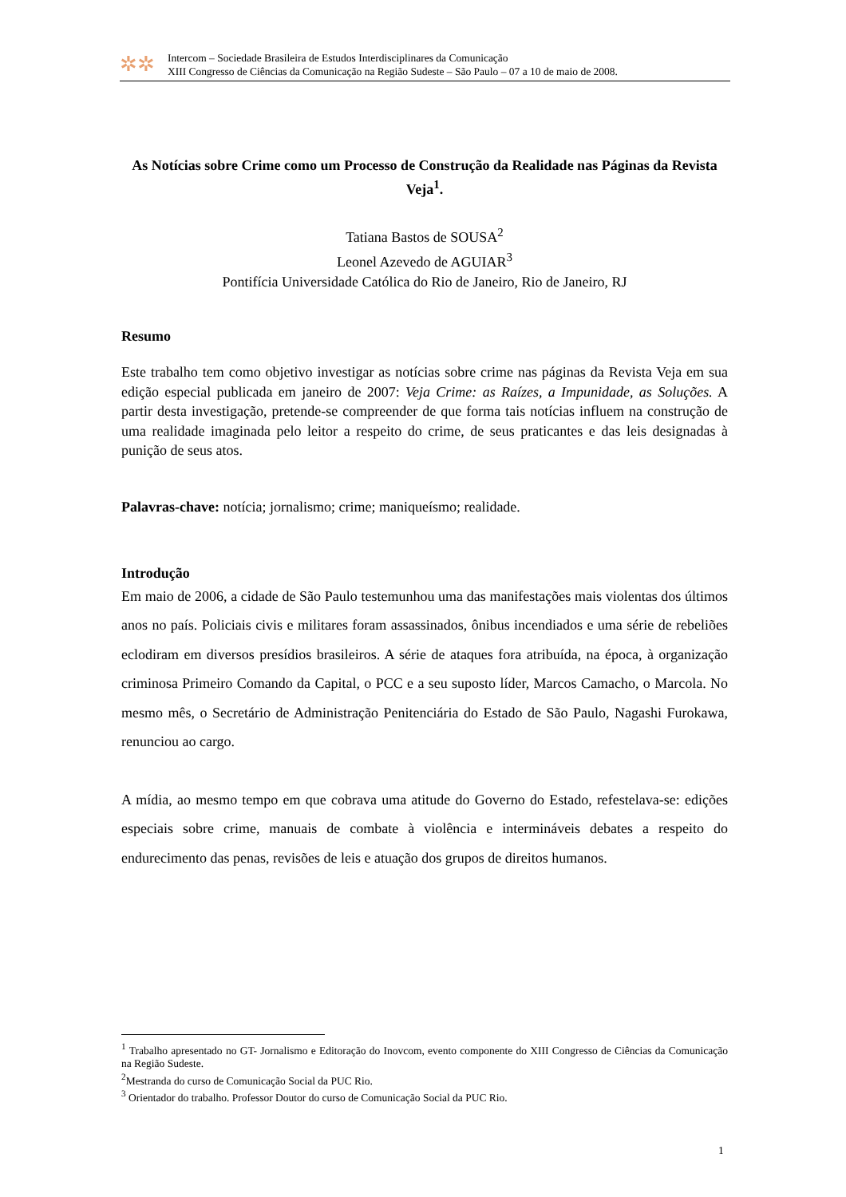✲✲
Intercom – Sociedade Brasileira de Estudos Interdisciplinares da Comunicação
XIII Congresso de Ciências da Comunicação na Região Sudeste – São Paulo – 07 a 10 de maio de 2008.
As Notícias sobre Crime como um Processo de Construção da Realidade nas Páginas da Revista Veja<sup>1</sup>.
Tatiana Bastos de SOUSA<sup>2</sup>
Leonel Azevedo de AGUIAR<sup>3</sup>
Pontifícia Universidade Católica do Rio de Janeiro, Rio de Janeiro, RJ
Resumo
Este trabalho tem como objetivo investigar as notícias sobre crime nas páginas da Revista Veja em sua edição especial publicada em janeiro de 2007: Veja Crime: as Raízes, a Impunidade, as Soluções. A partir desta investigação, pretende-se compreender de que forma tais notícias influem na construção de uma realidade imaginada pelo leitor a respeito do crime, de seus praticantes e das leis designadas à punição de seus atos.
Palavras-chave: notícia; jornalismo; crime; maniqueísmo; realidade.
Introdução
Em maio de 2006, a cidade de São Paulo testemunhou uma das manifestações mais violentas dos últimos anos no país. Policiais civis e militares foram assassinados, ônibus incendiados e uma série de rebeliões eclodiram em diversos presídios brasileiros. A série de ataques fora atribuída, na época, à organização criminosa Primeiro Comando da Capital, o PCC e a seu suposto líder, Marcos Camacho, o Marcola. No mesmo mês, o Secretário de Administração Penitenciária do Estado de São Paulo, Nagashi Furokawa, renunciou ao cargo.
A mídia, ao mesmo tempo em que cobrava uma atitude do Governo do Estado, refestelava-se: edições especiais sobre crime, manuais de combate à violência e intermináveis debates a respeito do endurecimento das penas, revisões de leis e atuação dos grupos de direitos humanos.
<sup>1</sup> Trabalho apresentado no GT- Jornalismo e Editoração do Inovcom, evento componente do XIII Congresso de Ciências da Comunicação na Região Sudeste.
<sup>2</sup> Mestranda do curso de Comunicação Social da PUC Rio.
<sup>3</sup> Orientador do trabalho. Professor Doutor do curso de Comunicação Social da PUC Rio.
1